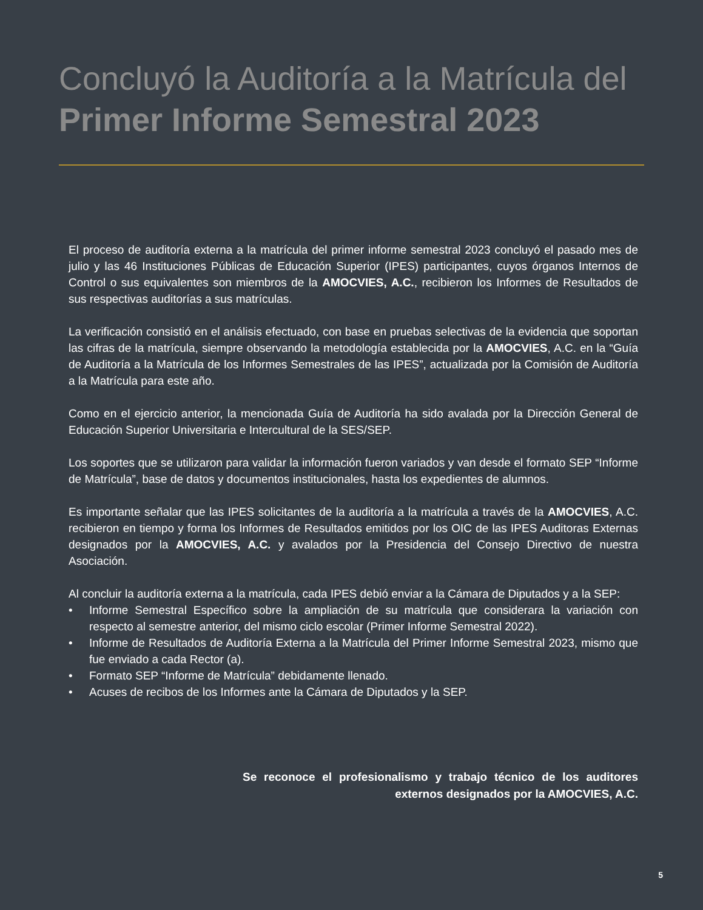Concluyó la Auditoría a la Matrícula del
Primer Informe Semestral 2023
El proceso de auditoría externa a la matrícula del primer informe semestral 2023 concluyó el pasado mes de julio y las 46 Instituciones Públicas de Educación Superior (IPES) participantes, cuyos órganos Internos de Control o sus equivalentes son miembros de la AMOCVIES, A.C., recibieron los Informes de Resultados de sus respectivas auditorías a sus matrículas.
La verificación consistió en el análisis efectuado, con base en pruebas selectivas de la evidencia que soportan las cifras de la matrícula, siempre observando la metodología establecida por la AMOCVIES, A.C. en la “Guía de Auditoría a la Matrícula de los Informes Semestrales de las IPES”, actualizada por la Comisión de Auditoría a la Matrícula para este año.
Como en el ejercicio anterior, la mencionada Guía de Auditoría ha sido avalada por la Dirección General de Educación Superior Universitaria e Intercultural de la SES/SEP.
Los soportes que se utilizaron para validar la información fueron variados y van desde el formato SEP “Informe de Matrícula”, base de datos y documentos institucionales, hasta los expedientes de alumnos.
Es importante señalar que las IPES solicitantes de la auditoría a la matrícula a través de la AMOCVIES, A.C. recibieron en tiempo y forma los Informes de Resultados emitidos por los OIC de las IPES Auditoras Externas designados por la AMOCVIES, A.C. y avalados por la Presidencia del Consejo Directivo de nuestra Asociación.
Al concluir la auditoría externa a la matrícula, cada IPES debió enviar a la Cámara de Diputados y a la SEP:
• Informe Semestral Específico sobre la ampliación de su matrícula que considerara la variación con respecto al semestre anterior, del mismo ciclo escolar (Primer Informe Semestral 2022).
• Informe de Resultados de Auditoría Externa a la Matrícula del Primer Informe Semestral 2023, mismo que fue enviado a cada Rector (a).
• Formato SEP “Informe de Matrícula” debidamente llenado.
• Acuses de recibos de los Informes ante la Cámara de Diputados y la SEP.
Se reconoce el profesionalismo y trabajo técnico de los auditores externos designados por la AMOCVIES, A.C.
5